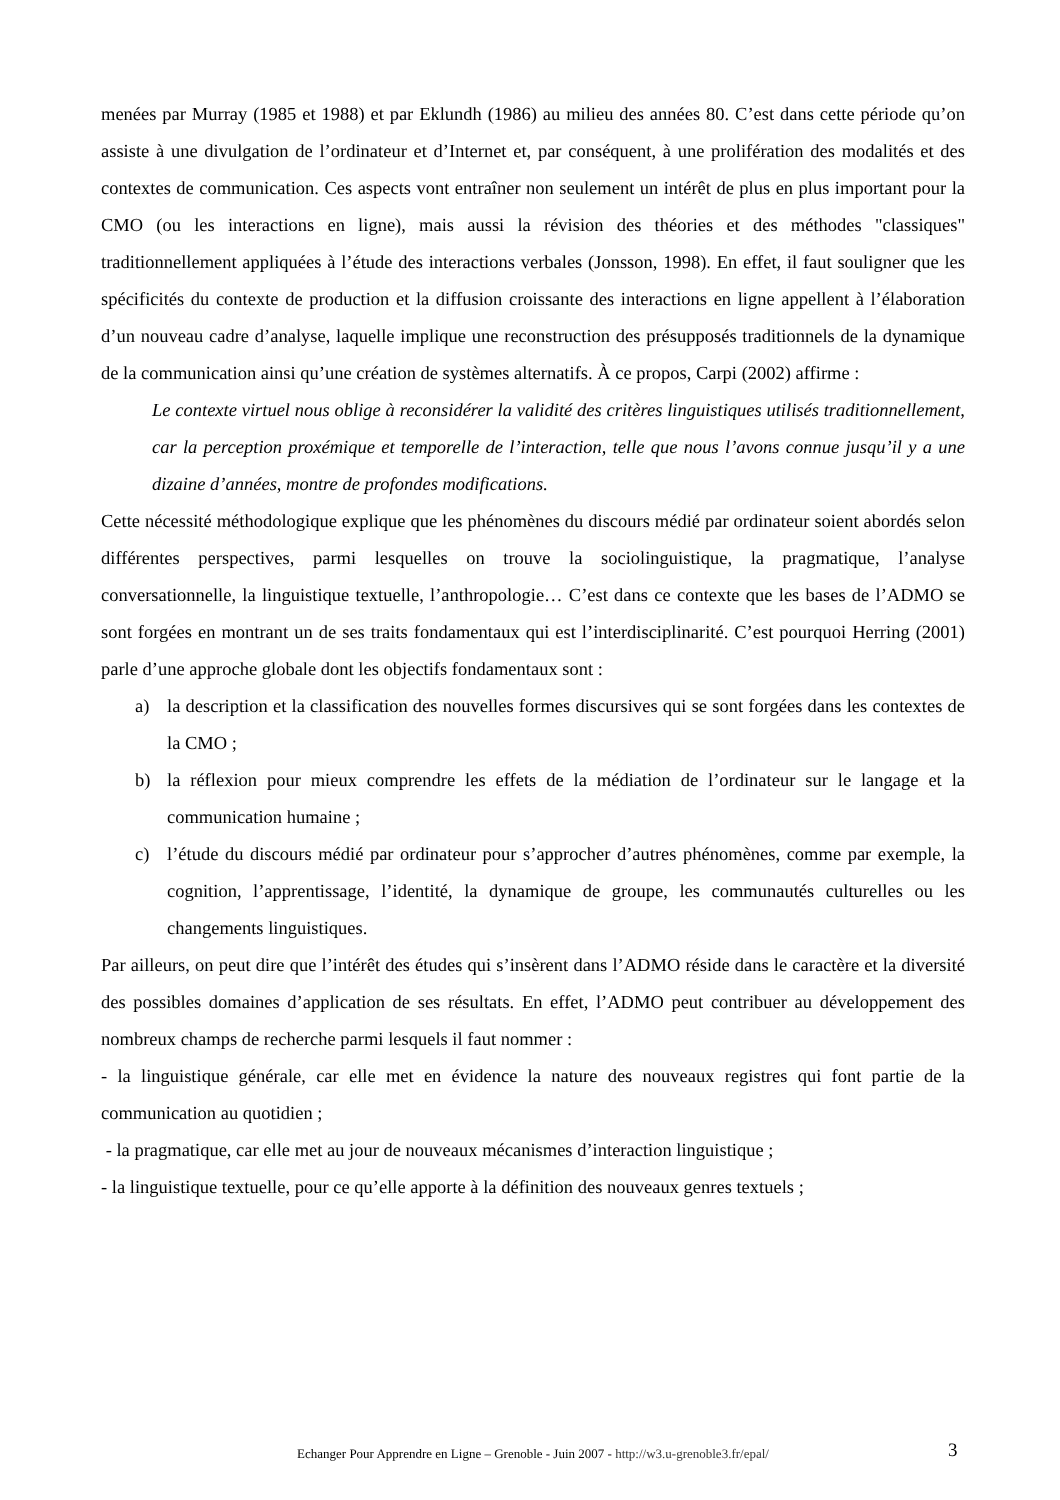menées par Murray (1985 et 1988) et par Eklundh (1986) au milieu des années 80. C’est dans cette période qu’on assiste à une divulgation de l’ordinateur et d’Internet et, par conséquent, à une prolifération des modalités et des contextes de communication. Ces aspects vont entraîner non seulement un intérêt de plus en plus important pour la CMO (ou les interactions en ligne), mais aussi la révision des théories et des méthodes "classiques" traditionnellement appliquées à l’étude des interactions verbales (Jonsson, 1998). En effet, il faut souligner que les spécificités du contexte de production et la diffusion croissante des interactions en ligne appellent à l’élaboration d’un nouveau cadre d’analyse, laquelle implique une reconstruction des présupposés traditionnels de la dynamique de la communication ainsi qu’une création de systèmes alternatifs. À ce propos, Carpi (2002) affirme :
Le contexte virtuel nous oblige à reconsidérer la validité des critères linguistiques utilisés traditionnellement, car la perception proxémique et temporelle de l’interaction, telle que nous l’avons connue jusqu’il y a une dizaine d’années, montre de profondes modifications.
Cette nécessité méthodologique explique que les phénomènes du discours médié par ordinateur soient abordés selon différentes perspectives, parmi lesquelles on trouve la sociolinguistique, la pragmatique, l’analyse conversationnelle, la linguistique textuelle, l’anthropologie… C’est dans ce contexte que les bases de l’ADMO se sont forgées en montrant un de ses traits fondamentaux qui est l’interdisciplinarité. C’est pourquoi Herring (2001) parle d’une approche globale dont les objectifs fondamentaux sont :
a) la description et la classification des nouvelles formes discursives qui se sont forgées dans les contextes de la CMO ;
b) la réflexion pour mieux comprendre les effets de la médiation de l’ordinateur sur le langage et la communication humaine ;
c) l’étude du discours médié par ordinateur pour s’approcher d’autres phénomènes, comme par exemple, la cognition, l’apprentissage, l’identité, la dynamique de groupe, les communautés culturelles ou les changements linguistiques.
Par ailleurs, on peut dire que l’intérêt des études qui s’insèrent dans l’ADMO réside dans le caractère et la diversité des possibles domaines d’application de ses résultats. En effet, l’ADMO peut contribuer au développement des nombreux champs de recherche parmi lesquels il faut nommer :
- la linguistique générale, car elle met en évidence la nature des nouveaux registres qui font partie de la communication au quotidien ;
- la pragmatique, car elle met au jour de nouveaux mécanismes d’interaction linguistique ;
- la linguistique textuelle, pour ce qu’elle apporte à la définition des nouveaux genres textuels ;
Echanger Pour Apprendre en Ligne – Grenoble - Juin 2007 - http://w3.u-grenoble3.fr/epal/ 3